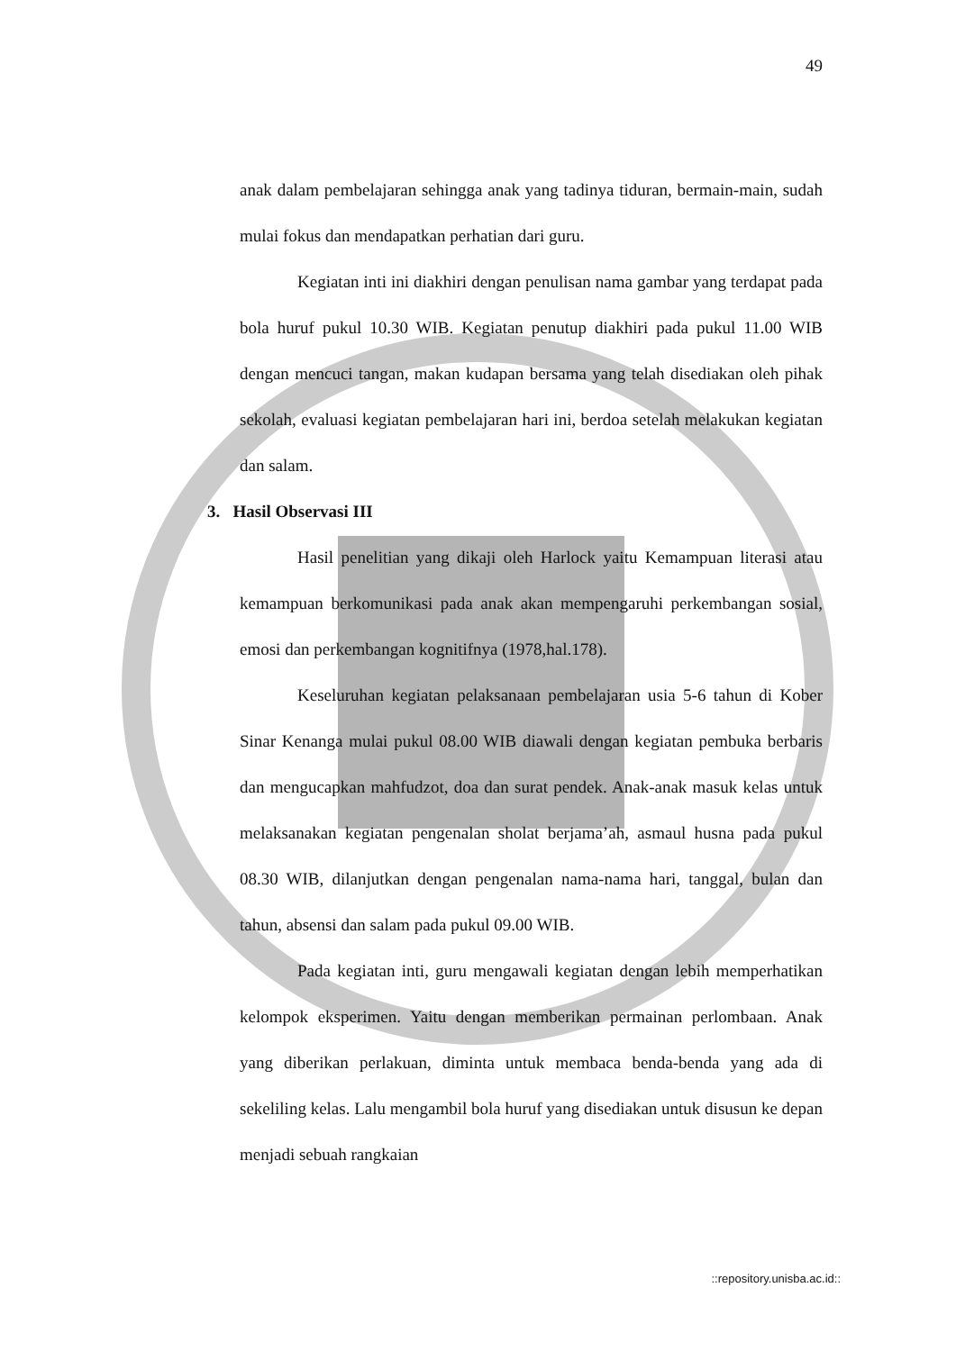49
anak dalam pembelajaran sehingga anak yang tadinya tiduran, bermain-main, sudah mulai fokus dan mendapatkan perhatian dari guru.
Kegiatan inti ini diakhiri dengan penulisan nama gambar yang terdapat pada bola huruf pukul 10.30 WIB. Kegiatan penutup diakhiri pada pukul 11.00 WIB dengan mencuci tangan, makan kudapan bersama yang telah disediakan oleh pihak sekolah, evaluasi kegiatan pembelajaran hari ini, berdoa setelah melakukan kegiatan dan salam.
3. Hasil Observasi III
Hasil penelitian yang dikaji oleh Harlock yaitu Kemampuan literasi atau kemampuan berkomunikasi pada anak akan mempengaruhi perkembangan sosial, emosi dan perkembangan kognitifnya (1978,hal.178).
Keseluruhan kegiatan pelaksanaan pembelajaran usia 5-6 tahun di Kober Sinar Kenanga mulai pukul 08.00 WIB diawali dengan kegiatan pembuka berbaris dan mengucapkan mahfudzot, doa dan surat pendek. Anak-anak masuk kelas untuk melaksanakan kegiatan pengenalan sholat berjama’ah, asmaul husna pada pukul 08.30 WIB, dilanjutkan dengan pengenalan nama-nama hari, tanggal, bulan dan tahun, absensi dan salam pada pukul 09.00 WIB.
Pada kegiatan inti, guru mengawali kegiatan dengan lebih memperhatikan kelompok eksperimen. Yaitu dengan memberikan permainan perlombaan. Anak yang diberikan perlakuan, diminta untuk membaca benda-benda yang ada di sekeliling kelas. Lalu mengambil bola huruf yang disediakan untuk disusun ke depan menjadi sebuah rangkaian
::repository.unisba.ac.id::